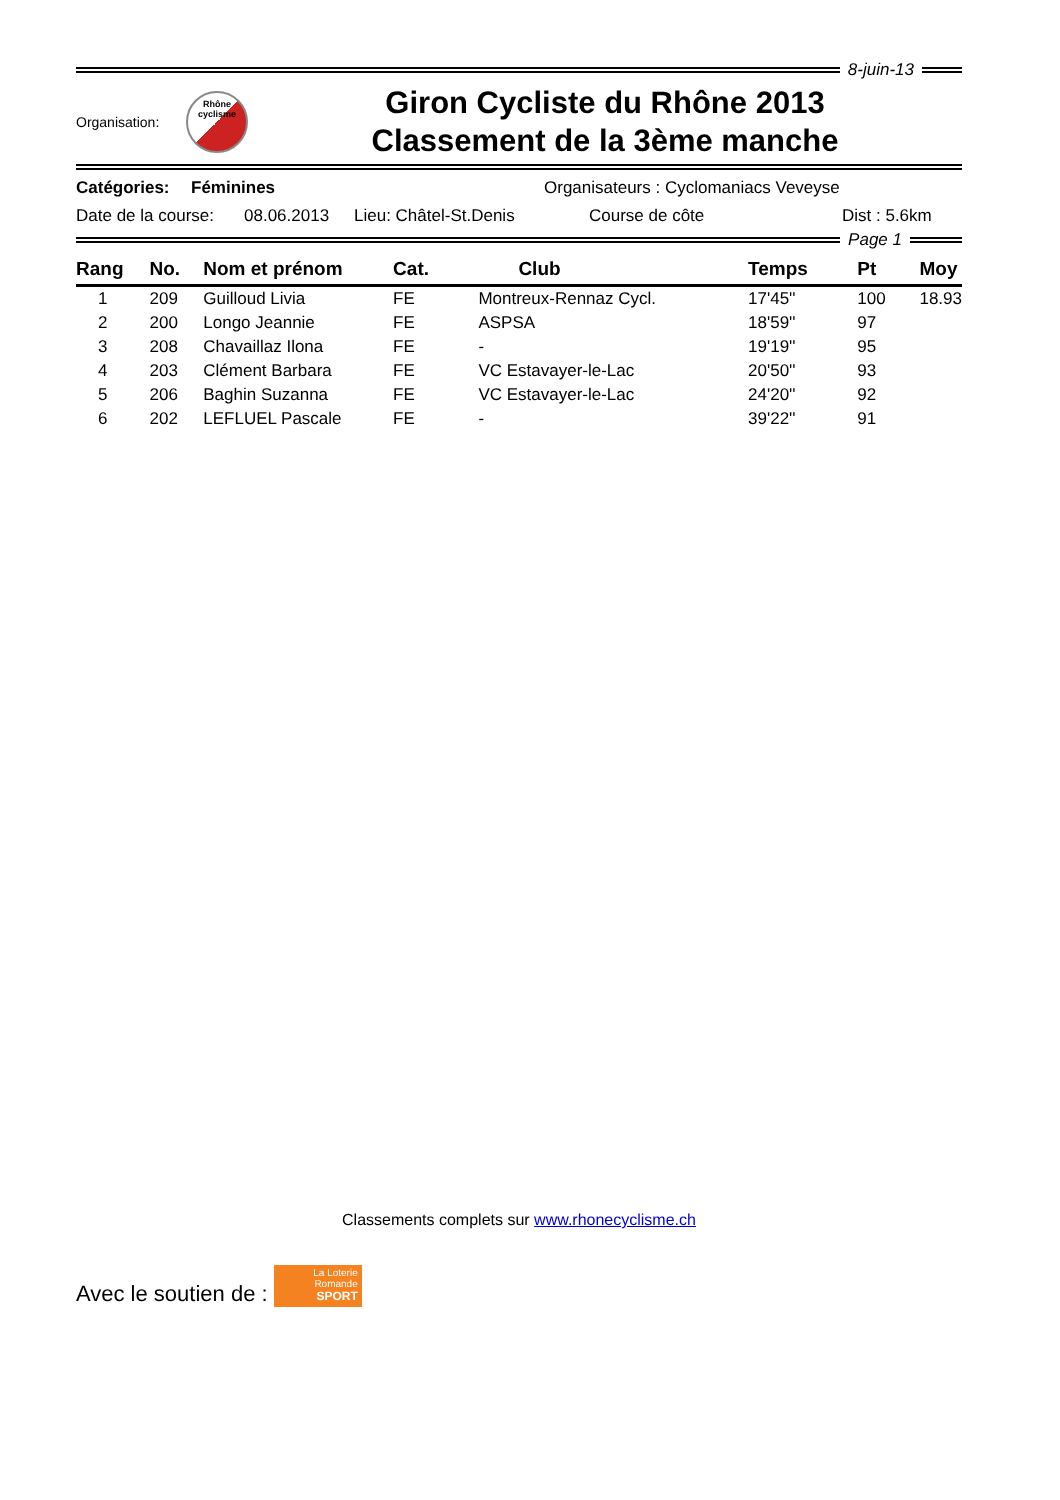8-juin-13
Organisation:
Rhône
cyclisme
Giron Cycliste du Rhône 2013
Classement de la 3ème manche
Catégories: Féminines Organisateurs : Cyclomaniacs Veveyse
Date de la course: 08.06.2013 Lieu: Châtel-St.Denis Course de côte Dist : 5.6km
Page 1
| Rang | No. | Nom et prénom | Cat. | Club | Temps | Pt | Moy |
| --- | --- | --- | --- | --- | --- | --- | --- |
| 1 | 209 | Guilloud Livia | FE | Montreux-Rennaz Cycl. | 17'45'' | 100 | 18.93 |
| 2 | 200 | Longo Jeannie | FE | ASPSA | 18'59'' | 97 | |
| 3 | 208 | Chavaillaz Ilona | FE | - | 19'19'' | 95 | |
| 4 | 203 | Clément Barbara | FE | VC Estavayer-le-Lac | 20'50'' | 93 | |
| 5 | 206 | Baghin Suzanna | FE | VC Estavayer-le-Lac | 24'20'' | 92 | |
| 6 | 202 | LEFLUEL Pascale | FE | - | 39'22'' | 91 | |
Classements complets sur www.rhonecyclisme.ch
Avec le soutien de :
La Loterie Romande
SPORT